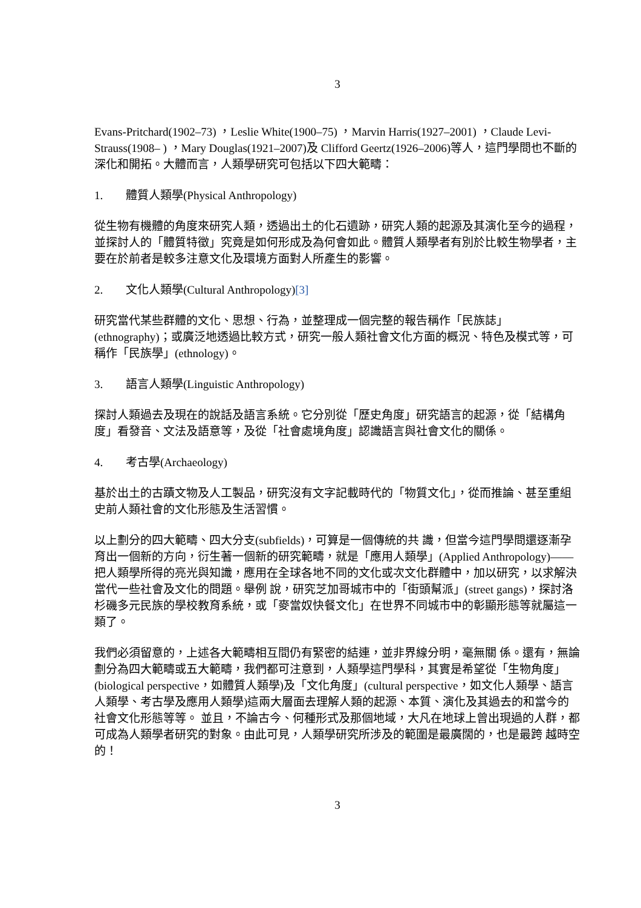3
Evans-Pritchard(1902–73) ，Leslie White(1900–75) ，Marvin Harris(1927–2001) ，Claude Levi-Strauss(1908– ) ，Mary Douglas(1921–2007)及 Clifford Geertz(1926–2006)等人，這門學問也不斷的深化和開拓。大體而言，人類學研究可包括以下四大範疇：
1. 體質人類學(Physical Anthropology)
從生物有機體的角度來研究人類，透過出土的化石遺跡，研究人類的起源及其演化至今的過程，並探討人的「體質特徵」究竟是如何形成及為何會如此。體質人類學者有別於比較生物學者，主要在於前者是較多注意文化及環境方面對人所產生的影響。
2. 文化人類學(Cultural Anthropology)[3]
研究當代某些群體的文化、思想、行為，並整理成一個完整的報告稱作「民族誌」(ethnography)；或廣泛地透過比較方式，研究一般人類社會文化方面的概況、特色及模式等，可稱作「民族學」(ethnology)。
3. 語言人類學(Linguistic Anthropology)
探討人類過去及現在的說話及語言系統。它分別從「歷史角度」研究語言的起源，從「結構角度」看發音、文法及語意等，及從「社會處境角度」認識語言與社會文化的關係。
4. 考古學(Archaeology)
基於出土的古蹟文物及人工製品，研究沒有文字記載時代的「物質文化」，從而推論、甚至重組史前人類社會的文化形態及生活習慣。
以上劃分的四大範疇、四大分支(subfields)，可算是一個傳統的共 識，但當今這門學問還逐漸孕育出一個新的方向，衍生著一個新的研究範疇，就是「應用人類學」(Applied Anthropology)——把人類學所得的亮光與知識，應用在全球各地不同的文化或次文化群體中，加以研究，以求解決當代一些社會及文化的問題。舉例 說，研究芝加哥城市中的「街頭幫派」(street gangs)，探討洛杉磯多元民族的學校教育系統，或「麥當奴快餐文化」在世界不同城市中的彰顯形態等就屬這一類了。
我們必須留意的，上述各大範疇相互間仍有緊密的結連，並非界線分明，毫無關 係。還有，無論劃分為四大範疇或五大範疇，我們都可注意到，人類學這門學科，其實是希望從「生物角度」(biological perspective，如體質人類學)及「文化角度」(cultural perspective，如文化人類學、語言人類學、考古學及應用人類學)這兩大層面去理解人類的起源、本質、演化及其過去的和當今的社會文化形態等等。 並且，不論古今、何種形式及那個地域，大凡在地球上曾出現過的人群，都可成為人類學者研究的對象。由此可見，人類學研究所涉及的範圍是最廣闊的，也是最跨 越時空的！
3